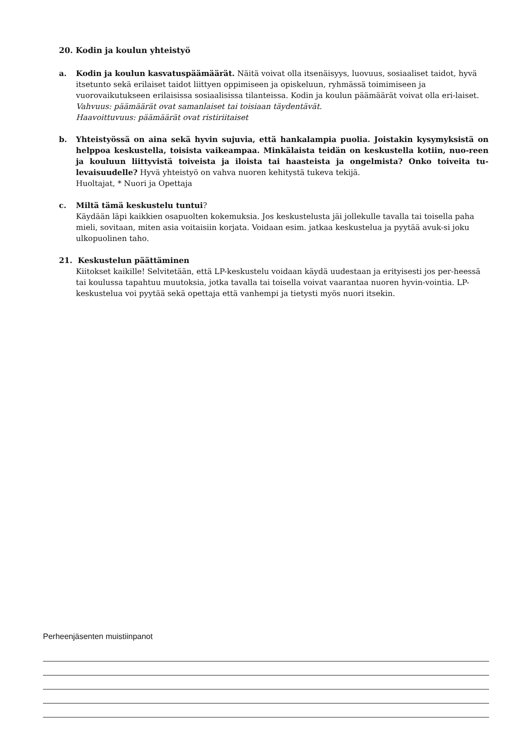20. Kodin ja koulun yhteistyö
a. Kodin ja koulun kasvatuspäämäärät. Näitä voivat olla itsenäisyys, luovuus, sosiaaliset taidot, hyvä itsetunto sekä erilaiset taidot liittyen oppimiseen ja opiskeluun, ryhmässä toimimiseen ja vuorovaikutukseen erilaisissa sosiaalisissa tilanteissa. Kodin ja koulun päämäärät voivat olla eri-laiset.
Vahvuus: päämäärät ovat samanlaiset tai toisiaan täydentävät.
Haavoittuvuus: päämäärät ovat ristiriitaiset
b. Yhteistyössä on aina sekä hyvin sujuvia, että hankalampia puolia. Joistakin kysymyksistä on helppoa keskustella, toisista vaikeampaa. Minkälaista teidän on keskustella kotiin, nuo-reen ja kouluun liittyvistä toiveista ja iloista tai haasteista ja ongelmista? Onko toiveita tu-levaisuudelle? Hyvä yhteistyö on vahva nuoren kehitystä tukeva tekijä.
Huoltajat, * Nuori ja Opettaja
c. Miltä tämä keskustelu tuntui?
Käydään läpi kaikkien osapuolten kokemuksia. Jos keskustelusta jäi jollekulle tavalla tai toisella paha mieli, sovitaan, miten asia voitaisiin korjata. Voidaan esim. jatkaa keskustelua ja pyytää avuk-si joku ulkopuolinen taho.
21. Keskustelun päättäminen
Kiitokset kaikille! Selvitetään, että LP-keskustelu voidaan käydä uudestaan ja erityisesti jos per-heessä tai koulussa tapahtuu muutoksia, jotka tavalla tai toisella voivat vaarantaa nuoren hyvin-vointia. LP- keskustelua voi pyytää sekä opettaja että vanhempi ja tietysti myös nuori itsekin.
Perheenjäsenten muistiinpanot